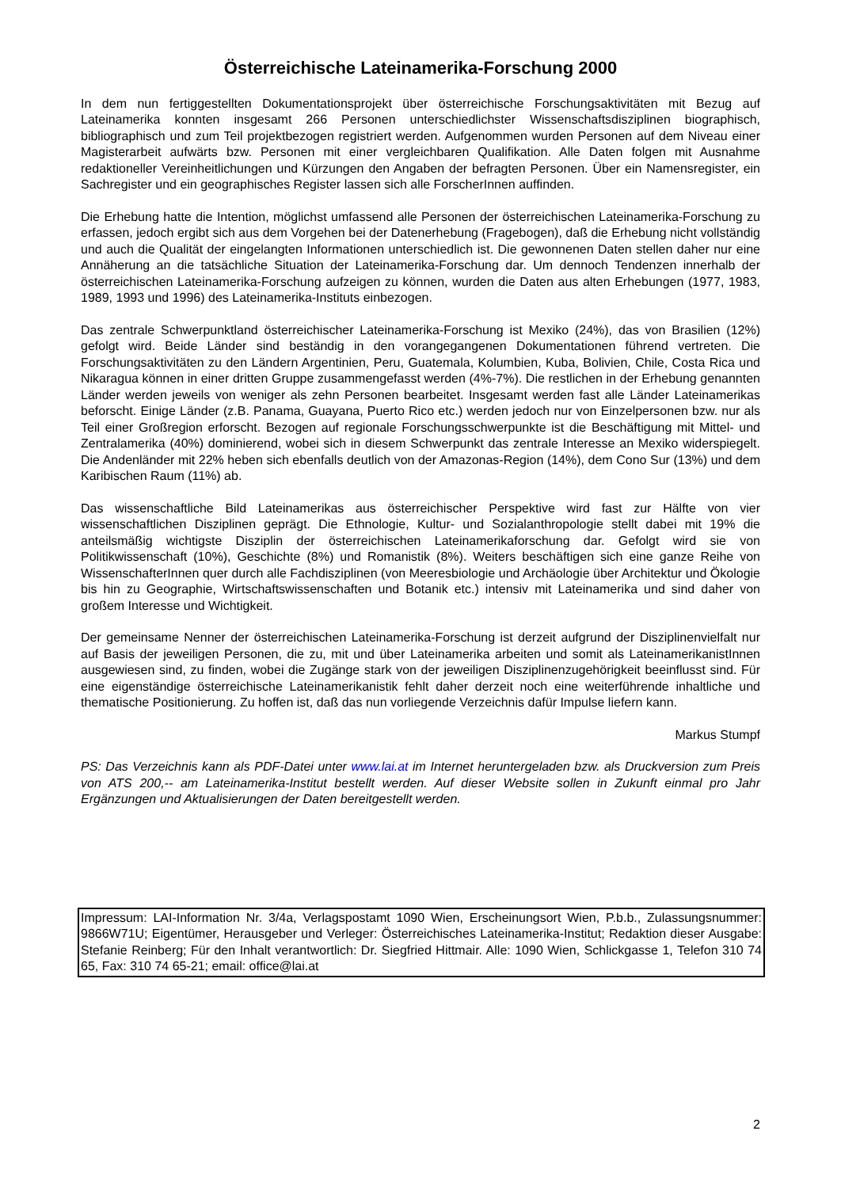Österreichische Lateinamerika-Forschung 2000
In dem nun fertiggestellten Dokumentationsprojekt über österreichische Forschungsaktivitäten mit Bezug auf Lateinamerika konnten insgesamt 266 Personen unterschiedlichster Wissenschaftsdisziplinen biographisch, bibliographisch und zum Teil projektbezogen registriert werden. Aufgenommen wurden Personen auf dem Niveau einer Magisterarbeit aufwärts bzw. Personen mit einer vergleichbaren Qualifikation. Alle Daten folgen mit Ausnahme redaktioneller Vereinheitlichungen und Kürzungen den Angaben der befragten Personen. Über ein Namensregister, ein Sachregister und ein geographisches Register lassen sich alle ForscherInnen auffinden.
Die Erhebung hatte die Intention, möglichst umfassend alle Personen der österreichischen Lateinamerika-Forschung zu erfassen, jedoch ergibt sich aus dem Vorgehen bei der Datenerhebung (Fragebogen), daß die Erhebung nicht vollständig und auch die Qualität der eingelangten Informationen unterschiedlich ist. Die gewonnenen Daten stellen daher nur eine Annäherung an die tatsächliche Situation der Lateinamerika-Forschung dar. Um dennoch Tendenzen innerhalb der österreichischen Lateinamerika-Forschung aufzeigen zu können, wurden die Daten aus alten Erhebungen (1977, 1983, 1989, 1993 und 1996) des Lateinamerika-Instituts einbezogen.
Das zentrale Schwerpunktland österreichischer Lateinamerika-Forschung ist Mexiko (24%), das von Brasilien (12%) gefolgt wird. Beide Länder sind beständig in den vorangegangenen Dokumentationen führend vertreten. Die Forschungsaktivitäten zu den Ländern Argentinien, Peru, Guatemala, Kolumbien, Kuba, Bolivien, Chile, Costa Rica und Nikaragua können in einer dritten Gruppe zusammengefasst werden (4%-7%). Die restlichen in der Erhebung genannten Länder werden jeweils von weniger als zehn Personen bearbeitet. Insgesamt werden fast alle Länder Lateinamerikas beforscht. Einige Länder (z.B. Panama, Guayana, Puerto Rico etc.) werden jedoch nur von Einzelpersonen bzw. nur als Teil einer Großregion erforscht. Bezogen auf regionale Forschungsschwerpunkte ist die Beschäftigung mit Mittel- und Zentralamerika (40%) dominierend, wobei sich in diesem Schwerpunkt das zentrale Interesse an Mexiko widerspiegelt. Die Andenländer mit 22% heben sich ebenfalls deutlich von der Amazonas-Region (14%), dem Cono Sur (13%) und dem Karibischen Raum (11%) ab.
Das wissenschaftliche Bild Lateinamerikas aus österreichischer Perspektive wird fast zur Hälfte von vier wissenschaftlichen Disziplinen geprägt. Die Ethnologie, Kultur- und Sozialanthropologie stellt dabei mit 19% die anteilsmäßig wichtigste Disziplin der österreichischen Lateinamerikaforschung dar. Gefolgt wird sie von Politikwissenschaft (10%), Geschichte (8%) und Romanistik (8%). Weiters beschäftigen sich eine ganze Reihe von WissenschafterInnen quer durch alle Fachdisziplinen (von Meeresbiologie und Archäologie über Architektur und Ökologie bis hin zu Geographie, Wirtschaftswissenschaften und Botanik etc.) intensiv mit Lateinamerika und sind daher von großem Interesse und Wichtigkeit.
Der gemeinsame Nenner der österreichischen Lateinamerika-Forschung ist derzeit aufgrund der Disziplinenvielfalt nur auf Basis der jeweiligen Personen, die zu, mit und über Lateinamerika arbeiten und somit als LateinamerikanistInnen ausgewiesen sind, zu finden, wobei die Zugänge stark von der jeweiligen Disziplinenzugehörigkeit beeinflusst sind. Für eine eigenständige österreichische Lateinamerikanistik fehlt daher derzeit noch eine weiterführende inhaltliche und thematische Positionierung. Zu hoffen ist, daß das nun vorliegende Verzeichnis dafür Impulse liefern kann.
Markus Stumpf
PS: Das Verzeichnis kann als PDF-Datei unter www.lai.at im Internet heruntergeladen bzw. als Druckversion zum Preis von ATS 200,-- am Lateinamerika-Institut bestellt werden. Auf dieser Website sollen in Zukunft einmal pro Jahr Ergänzungen und Aktualisierungen der Daten bereitgestellt werden.
Impressum: LAI-Information Nr. 3/4a, Verlagspostamt 1090 Wien, Erscheinungsort Wien, P.b.b., Zulassungsnummer: 9866W71U; Eigentümer, Herausgeber und Verleger: Österreichisches Lateinamerika-Institut; Redaktion dieser Ausgabe: Stefanie Reinberg; Für den Inhalt verantwortlich: Dr. Siegfried Hittmair. Alle: 1090 Wien, Schlickgasse 1, Telefon 310 74 65, Fax: 310 74 65-21; email: office@lai.at
2